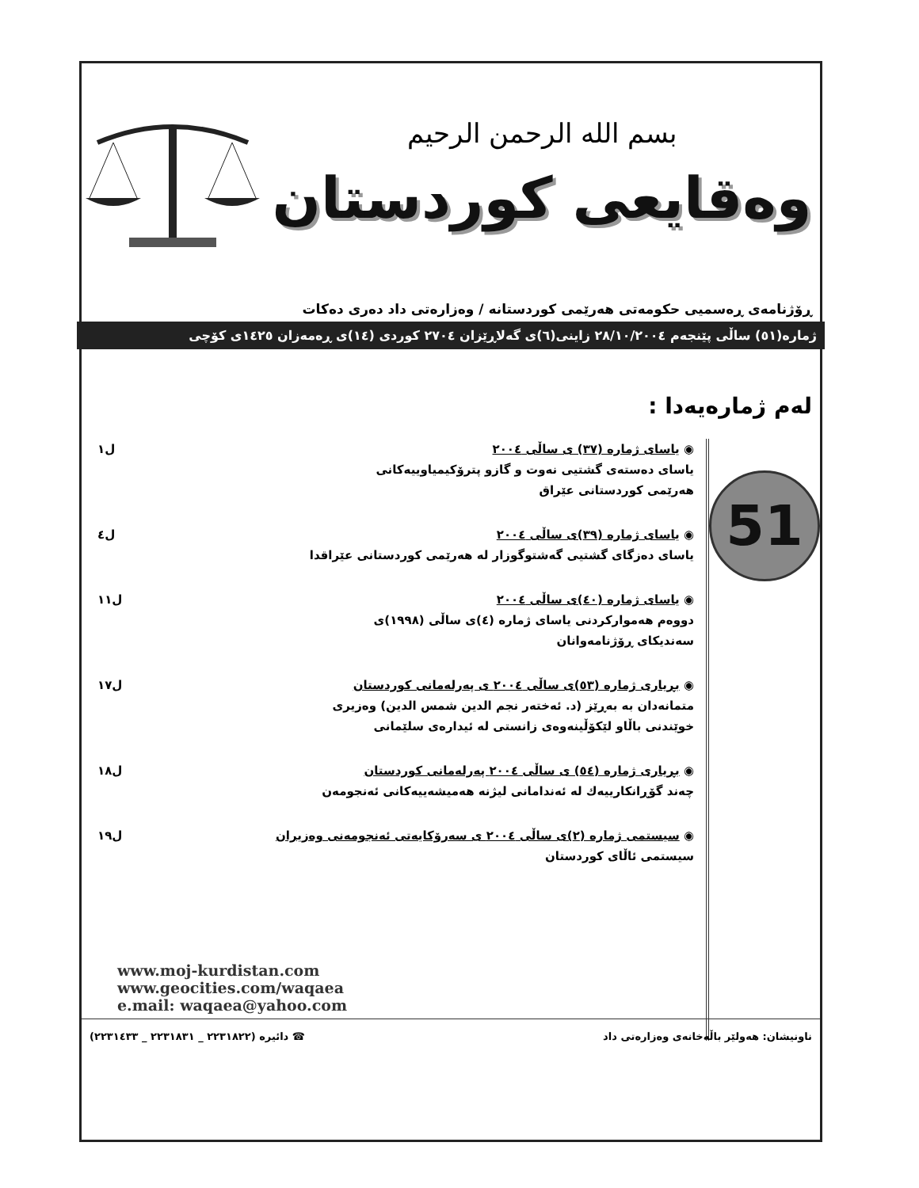بسم الله الرحمن الرحیم
وەقایعی کوردستان
ڕۆژنامەی ڕەسمیی حکومەتی هەرێمی کوردستانە / وەزارەتی داد دەری دەکات
ژمارە(٥١) ساڵی پێنجەم ٢٨/١٠/٢٠٠٤ زاینی(٦)ی گەلاڕێزان ٢٧٠٤ کوردی (١٤)ی ڕەمەزان ١٤٢٥ی کۆچی
لەم ژمارەیەدا :
51
◉ یاسای ژمارە (٣٧) ی ساڵی ٢٠٠٤
یاسای دەستەی گشتیی نەوت و گازو پترۆکیمیاوییەکانی
هەرێمی کوردستانی عێراق
ل١
◉ یاسای ژمارە (٣٩)ی ساڵی ٢٠٠٤
یاسای دەزگای گشتیی گەشتوگوزار لە هەرێمی کوردستانی عێراقدا
ل٤
◉ یاسای ژمارە (٤٠)ی ساڵی ٢٠٠٤
دووەم هەموارکردنی یاسای ژمارە (٤)ی ساڵی (١٩٩٨)ی
سەندیکای ڕۆژنامەوانان
ل١١
◉ بڕیاری ژمارە (٥٣)ی ساڵی ٢٠٠٤ ی پەرلەمانی کوردستان
متمانەدان بە بەڕێز (د. ئەختەر نجم الدین شمس الدین) وەزیری
خوێندنی باڵاو لێکۆڵینەوەی زانستی لە ئیدارەی سلێمانی
ل١٧
◉ بڕیاری ژمارە (٥٤) ی ساڵی ٢٠٠٤ پەرلەمانی کوردستان
چەند گۆڕانکارییەك لە ئەندامانی لیژنە هەمیشەییەکانی ئەنجومەن
ل١٨
◉ سیستمی ژمارە (٢)ی ساڵی ٢٠٠٤ ی سەرۆکایەتی ئەنجومەنی وەزیران
سیستمی ئاڵای کوردستان
ل١٩
www.moj-kurdistan.com
www.geocities.com/waqaea
e.mail: waqaea@yahoo.com
ناونیشان: هەولێر باڵەخانەی وەزارەتی داد ☎ دائیرە (٢٢٣١٨٢٢ _ ٢٢٣١٨٣١ _ ٢٢٣١٤٣٣)